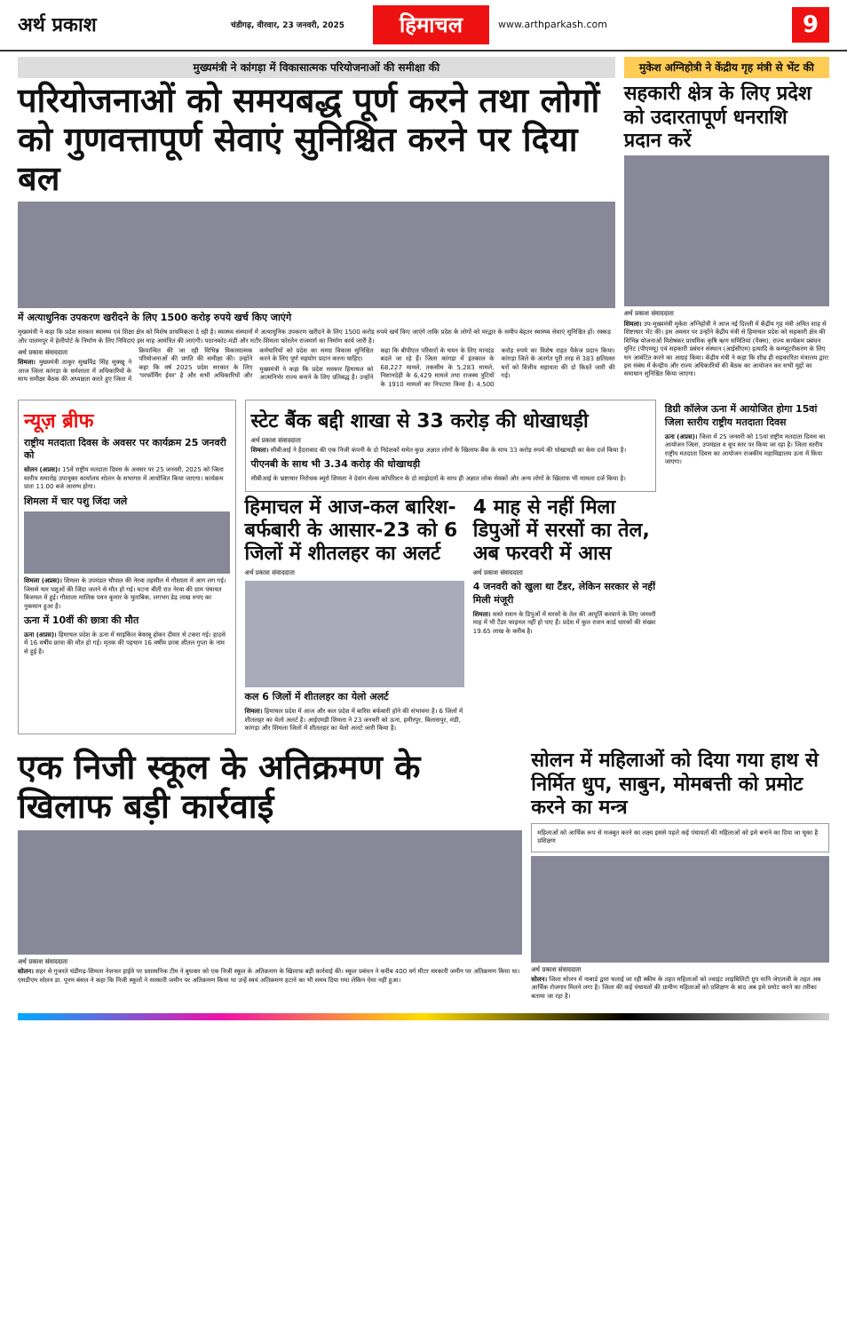अर्थ प्रकाश
चंडीगढ़, वीरवार, 23 जनवरी, 2025
हिमाचल
www.arthparkash.com
9
मुख्यमंत्री ने कांगड़ा में विकासात्मक परियोजनाओं की समीक्षा की
परियोजनाओं को समयबद्ध पूर्ण करने तथा लोगों को गुणवत्तापूर्ण सेवाएं सुनिश्चित करने पर दिया बल
में अत्याधुनिक उपकरण खरीदने के लिए 1500 करोड़ रुपये खर्च किए जाएंगे
मुख्यमंत्री ने कहा कि प्रदेश सरकार स्वास्थ्य एवं शिक्षा क्षेत्र को विशेष प्राथमिकता दे रही है। स्वास्थ्य संस्थानों में अत्याधुनिक उपकरण खरीदने के लिए 1500 करोड़ रुपये खर्च किए जाएंगे ताकि प्रदेश के लोगों को घरद्वार के समीप बेहतर स्वास्थ्य सेवाएं सुनिश्चित हों। रक्कड़ और पालमपुर में हेलीपोर्ट के निर्माण के लिए निविदाएं इस माह आमंत्रित की जाएंगी। पठानकोट-मंडी और मटौर-शिमला फोरलेन राजमार्ग का निर्माण कार्य जारी है।
अर्थ प्रकाश संवाददाता
शिमला। मुख्यमंत्री ठाकुर सुखविंद्र सिंह सुक्खू ने आज जिला कांगड़ा के धर्मशाला में अधिकारियों के साथ समीक्षा बैठक की अध्यक्षता करते हुए जिला में क्रियान्वित की जा रही विभिन्न विकासात्मक परियोजनाओं की प्रगति की समीक्षा की। उन्होंने कहा कि वर्ष 2025 प्रदेश सरकार के लिए 'परफॉर्मिंग ईयर' है और सभी अधिकारियों और कर्मचारियों को प्रदेश का समग्र विकास सुनिश्चित करने के लिए पूर्ण सहयोग प्रदान करना चाहिए।
मुख्यमंत्री ने कहा कि प्रदेश सरकार हिमाचल को आत्मनिर्भर राज्य बनाने के लिए प्रतिबद्ध है। उन्होंने कहा कि बीपीएल परिवारों के चयन के लिए मानदंड बदले जा रहे हैं। जिला कांगड़ा में इंतकाल के 68,227 मामले, तकसीम के 5,283 मामले, निशानदेही के 6,429 मामले तथा राजस्व त्रुटियों के 1910 मामलों का निपटारा किया है। 4,500 करोड़ रुपये का विशेष राहत पैकेज प्रदान किया। कांगड़ा जिले के अंतर्गत पूरी तरह से 383 क्षतिग्रस्त घरों को वित्तीय सहायता की दो किश्तें जारी की गई।
मुकेश अग्निहोत्री ने केंद्रीय गृह मंत्री से भेंट की
सहकारी क्षेत्र के लिए प्रदेश को उदारतापूर्ण धनराशि प्रदान करें
अर्थ प्रकाश संवाददाता
शिमला। उप-मुख्यमंत्री मुकेश अग्निहोत्री ने आज नई दिल्ली में केंद्रीय गृह मंत्री अमित शाह से शिष्टाचार भेंट की। इस अवसर पर उन्होंने केंद्रीय मंत्री से हिमाचल प्रदेश को सहकारी क्षेत्र की विभिन्न योजनाओं विशेषकर प्राथमिक कृषि ऋण समितियां (पैक्स), राज्य कार्यक्रम प्रबंधन यूनिट (पीएमयू) एवं सहकारी प्रबंधन संस्थान (आईसीएम) इत्यादि के कम्प्यूटरीकरण के लिए धन आबंटित करने का आग्रह किया। केंद्रीय मंत्री ने कहा कि शीघ्र ही सहकारिता मंत्रालय द्वारा इस संबंध में केन्द्रीय और राज्य अधिकारियों की बैठक का आयोजन कर सभी मुद्दों का समाधान सुनिश्चित किया जाएगा।
न्यूज़ ब्रीफ
राष्ट्रीय मतदाता दिवस के अवसर पर कार्यक्रम 25 जनवरी को
सोलन (अप्रस)। 15वें राष्ट्रीय मतदाता दिवस के अवसर पर 25 जनवरी, 2025 को जिला स्तरीय समारोह उपायुक्त कार्यालय सोलन के सभागार में आयोजित किया जाएगा। कार्यक्रम प्रातः 11.00 बजे आरम्भ होगा।
शिमला में चार पशु जिंदा जले
शिमला (अप्रस)। शिमला के उपमंडल चौपाल की नेरवा तहसील में गौशाला में आग लग गई। जिससे चार पशुओं की जिंदा जलने से मौत हो गई। घटना बीती रात नेरवा की ग्राम पंचायत बिजमल में हुई। गौशाला मालिक पवन कुमार के मुताबिक, लगभग डेढ़ लाख रुपए का नुकसान हुआ है।
ऊना में 10वीं की छात्रा की मौत
ऊना (अप्रस)। हिमाचल प्रदेश के ऊना में साइकिल बेकाबू होकर दीवार से टकरा गई। हादसे में 16 वर्षीय छात्रा की मौत हो गई। मृतक की पहचान 16 वर्षीय छात्रा शीतल गुप्ता के नाम से हुई है।
स्टेट बैंक बद्दी शाखा से 33 करोड़ की धोखाधड़ी
अर्थ प्रकाश संवाददाता
शिमला। सीबीआई ने हैदराबाद की एक निजी कंपनी के दो निदेशकों समेत कुछ अज्ञात लोगों के खिलाफ बैंक के साथ 33 करोड़ रुपये की धोखाधड़ी का केस दर्ज किया है।
पीएनबी के साथ भी 3.34 करोड़ की धोखाधड़ी
सीबीआई के भ्रष्टाचार निरोधक ब्यूरो शिमला ने देवांग सेल्स कॉर्पोरेशन के दो साझेदारों के साथ ही अज्ञात लोक सेवकों और अन्य लोगों के खिलाफ भी मामला दर्ज किया है।
हिमाचल में आज-कल बारिश-बर्फबारी के आसार-23 को 6 जिलों में शीतलहर का अलर्ट
अर्थ प्रकाश संवाददाता
कल 6 जिलों में शीतलहर का येलो अलर्ट
शिमला। हिमाचल प्रदेश में आज और कल प्रदेश में बारिश बर्फबारी होने की संभावना है। 6 जिलों में शीतलहर का येलो अलर्ट है। आईएमडी शिमला ने 23 जनवरी को ऊना, हमीरपुर, बिलासपुर, मंडी, कांगड़ा और शिमला जिलों में शीतलहर का येलो अलर्ट जारी किया है।
4 माह से नहीं मिला डिपुओं में सरसों का तेल, अब फरवरी में आस
अर्थ प्रकाश संवाददाता
4 जनवरी को खुला था टैंडर, लेकिन सरकार से नहीं मिली मंजूरी
शिमला। सस्ते राशन के डिपुओं में सरसों के तेल की आपूर्ति करवाने के लिए जनवरी माह में भी टैंडर फाइनल नहीं हो पाए हैं। प्रदेश में कुल राशन कार्ड धारकों की संख्या 19.65 लाख के करीब है।
डिग्री कॉलेज ऊना में आयोजित होगा 15वां जिला स्तरीय राष्ट्रीय मतदाता दिवस
ऊना (अप्रस)। जिला में 25 जनवरी को 15वां राष्ट्रीय मतदाता दिवस का आयोजन जिला, उपमंडल व बूथ स्तर पर किया जा रहा है। जिला स्तरीय राष्ट्रीय मतदाता दिवस का आयोजन राजकीय महाविद्यालय ऊना में किया जाएगा।
एक निजी स्कूल के अतिक्रमण के खिलाफ बड़ी कार्रवाई
अर्थ प्रकाश संवाददाता
सोलन। शहर से गुजरते चंडीगढ़-शिमला नेशनल हाईवे पर प्रशासनिक टीम ने बुधवार को एक निजी स्कूल के अतिक्रमण के खिलाफ बड़ी कार्रवाई की। स्कूल प्रबंधन ने करीब 400 वर्ग मीटर सरकारी जमीन पर अतिक्रमण किया था। एसडीएम सोलन डा. पूनम बंसल ने कहा कि निजी स्कूलों ने सरकारी जमीन पर अतिक्रमण किया था उन्हें स्वयं अतिक्रमण हटाने का भी समय दिया गया लेकिन ऐसा नहीं हुआ।
सोलन में महिलाओं को दिया गया हाथ से निर्मित धुप, साबुन, मोमबत्ती को प्रमोट करने का मन्त्र
महिलाओं को आर्थिक रूप से मजबूत करने का लक्ष्य इससे पहले कई पंचायतों की महिलाओं को इसे बनाने का दिया जा चुका है प्रशिक्षण
अर्थ प्रकाश संवाददाता
सोलन। जिला सोलन में नाबार्ड द्वारा चलाई जा रही स्कीम के तहत महिलाओं को ज्वाइंट लाइबिलिटी ग्रुप यानि जेएलजी के तहत अब आर्थिक रोजगार मिलने लगा है। जिला की कई पंचायतों की ग्रामीण महिलाओं को प्रशिक्षण के बाद अब इसे प्रमोट करने का तरीका बताया जा रहा है।